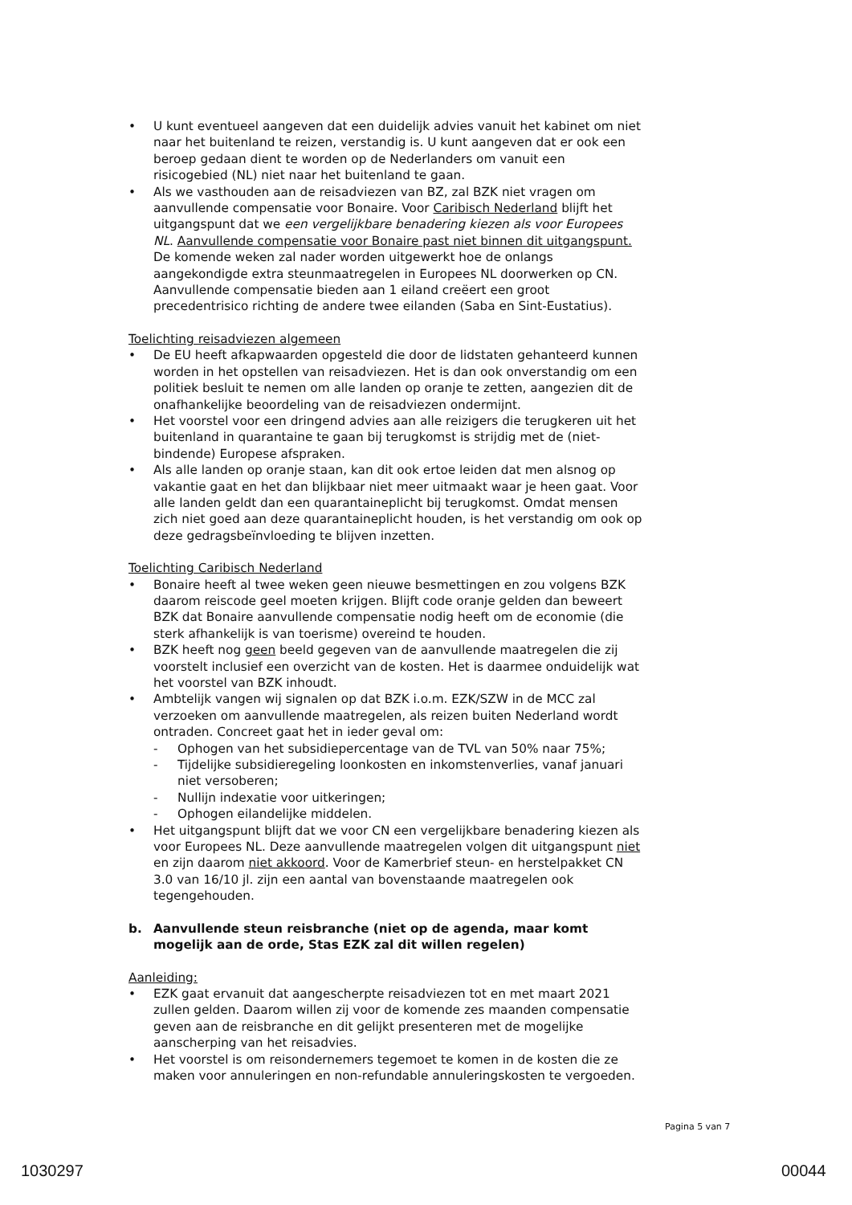• U kunt eventueel aangeven dat een duidelijk advies vanuit het kabinet om niet naar het buitenland te reizen, verstandig is. U kunt aangeven dat er ook een beroep gedaan dient te worden op de Nederlanders om vanuit een risicogebied (NL) niet naar het buitenland te gaan.
• Als we vasthouden aan de reisadviezen van BZ, zal BZK niet vragen om aanvullende compensatie voor Bonaire. Voor Caribisch Nederland blijft het uitgangspunt dat we een vergelijkbare benadering kiezen als voor Europees NL. Aanvullende compensatie voor Bonaire past niet binnen dit uitgangspunt. De komende weken zal nader worden uitgewerkt hoe de onlangs aangekondigde extra steunmaatregelen in Europees NL doorwerken op CN. Aanvullende compensatie bieden aan 1 eiland creëert een groot precedentrisico richting de andere twee eilanden (Saba en Sint-Eustatius).
Toelichting reisadviezen algemeen
• De EU heeft afkapwaarden opgesteld die door de lidstaten gehanteerd kunnen worden in het opstellen van reisadviezen. Het is dan ook onverstandig om een politiek besluit te nemen om alle landen op oranje te zetten, aangezien dit de onafhankelijke beoordeling van de reisadviezen ondermijnt.
• Het voorstel voor een dringend advies aan alle reizigers die terugkeren uit het buitenland in quarantaine te gaan bij terugkomst is strijdig met de (niet-bindende) Europese afspraken.
• Als alle landen op oranje staan, kan dit ook ertoe leiden dat men alsnog op vakantie gaat en het dan blijkbaar niet meer uitmaakt waar je heen gaat. Voor alle landen geldt dan een quarantaineplicht bij terugkomst. Omdat mensen zich niet goed aan deze quarantaineplicht houden, is het verstandig om ook op deze gedragsbeïnvloeding te blijven inzetten.
Toelichting Caribisch Nederland
• Bonaire heeft al twee weken geen nieuwe besmettingen en zou volgens BZK daarom reiscode geel moeten krijgen. Blijft code oranje gelden dan beweert BZK dat Bonaire aanvullende compensatie nodig heeft om de economie (die sterk afhankelijk is van toerisme) overeind te houden.
• BZK heeft nog geen beeld gegeven van de aanvullende maatregelen die zij voorstelt inclusief een overzicht van de kosten. Het is daarmee onduidelijk wat het voorstel van BZK inhoudt.
• Ambtelijk vangen wij signalen op dat BZK i.o.m. EZK/SZW in de MCC zal verzoeken om aanvullende maatregelen, als reizen buiten Nederland wordt ontraden. Concreet gaat het in ieder geval om:
- Ophogen van het subsidiepercentage van de TVL van 50% naar 75%;
- Tijdelijke subsidieregeling loonkosten en inkomstenverlies, vanaf januari niet versoberen;
- Nullijn indexatie voor uitkeringen;
- Ophogen eilandelijke middelen.
• Het uitgangspunt blijft dat we voor CN een vergelijkbare benadering kiezen als voor Europees NL. Deze aanvullende maatregelen volgen dit uitgangspunt niet en zijn daarom niet akkoord. Voor de Kamerbrief steun- en herstelpakket CN 3.0 van 16/10 jl. zijn een aantal van bovenstaande maatregelen ook tegengehouden.
b. Aanvullende steun reisbranche (niet op de agenda, maar komt mogelijk aan de orde, Stas EZK zal dit willen regelen)
Aanleiding:
• EZK gaat ervanuit dat aangescherpte reisadviezen tot en met maart 2021 zullen gelden. Daarom willen zij voor de komende zes maanden compensatie geven aan de reisbranche en dit gelijkt presenteren met de mogelijke aanscherping van het reisadvies.
• Het voorstel is om reisondernemers tegemoet te komen in de kosten die ze maken voor annuleringen en non-refundable annuleringskosten te vergoeden.
Pagina 5 van 7
1030297 00044